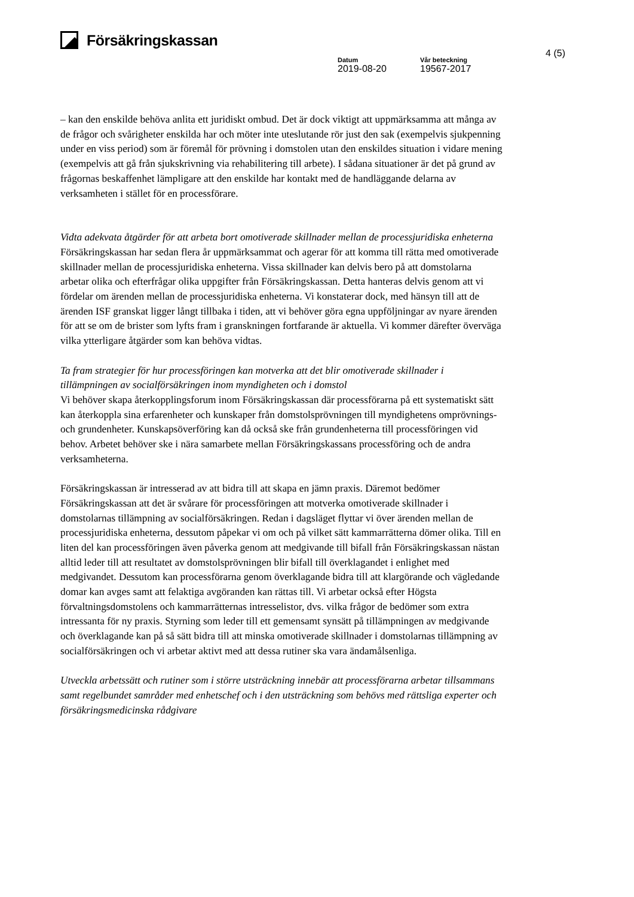Försäkringskassan
4 (5)
Datum
2019-08-20
Vår beteckning
19567-2017
– kan den enskilde behöva anlita ett juridiskt ombud. Det är dock viktigt att uppmärksamma att många av de frågor och svårigheter enskilda har och möter inte uteslutande rör just den sak (exempelvis sjukpenning under en viss period) som är föremål för prövning i domstolen utan den enskildes situation i vidare mening (exempelvis att gå från sjukskrivning via rehabilitering till arbete). I sådana situationer är det på grund av frågornas beskaffenhet lämpligare att den enskilde har kontakt med de handläggande delarna av verksamheten i stället för en processförare.
Vidta adekvata åtgärder för att arbeta bort omotiverade skillnader mellan de processjuridiska enheterna
Försäkringskassan har sedan flera år uppmärksammat och agerar för att komma till rätta med omotiverade skillnader mellan de processjuridiska enheterna. Vissa skillnader kan delvis bero på att domstolarna arbetar olika och efterfrågar olika uppgifter från Försäkringskassan. Detta hanteras delvis genom att vi fördelar om ärenden mellan de processjuridiska enheterna. Vi konstaterar dock, med hänsyn till att de ärenden ISF granskat ligger långt tillbaka i tiden, att vi behöver göra egna uppföljningar av nyare ärenden för att se om de brister som lyfts fram i granskningen fortfarande är aktuella. Vi kommer därefter överväga vilka ytterligare åtgärder som kan behöva vidtas.
Ta fram strategier för hur processföringen kan motverka att det blir omotiverade skillnader i tillämpningen av socialförsäkringen inom myndigheten och i domstol
Vi behöver skapa återkopplingsforum inom Försäkringskassan där processförarna på ett systematiskt sätt kan återkoppla sina erfarenheter och kunskaper från domstolsprövningen till myndighetens omprövnings- och grundenheter. Kunskapsöverföring kan då också ske från grundenheterna till processföringen vid behov. Arbetet behöver ske i nära samarbete mellan Försäkringskassans processföring och de andra verksamheterna.
Försäkringskassan är intresserad av att bidra till att skapa en jämn praxis. Däremot bedömer Försäkringskassan att det är svårare för processföringen att motverka omotiverade skillnader i domstolarnas tillämpning av socialförsäkringen. Redan i dagsläget flyttar vi över ärenden mellan de processjuridiska enheterna, dessutom påpekar vi om och på vilket sätt kammarrätterna dömer olika. Till en liten del kan processföringen även påverka genom att medgivande till bifall från Försäkringskassan nästan alltid leder till att resultatet av domstolsprövningen blir bifall till överklagandet i enlighet med medgivandet. Dessutom kan processförarna genom överklagande bidra till att klargörande och vägledande domar kan avges samt att felaktiga avgöranden kan rättas till. Vi arbetar också efter Högsta förvaltningsdomstolens och kammarrätternas intresselistor, dvs. vilka frågor de bedömer som extra intressanta för ny praxis. Styrning som leder till ett gemensamt synsätt på tillämpningen av medgivande och överklagande kan på så sätt bidra till att minska omotiverade skillnader i domstolarnas tillämpning av socialförsäkringen och vi arbetar aktivt med att dessa rutiner ska vara ändamålsenliga.
Utveckla arbetssätt och rutiner som i större utsträckning innebär att processförarna arbetar tillsammans samt regelbundet samråder med enhetschef och i den utsträckning som behövs med rättsliga experter och försäkringsmedicinska rådgivare